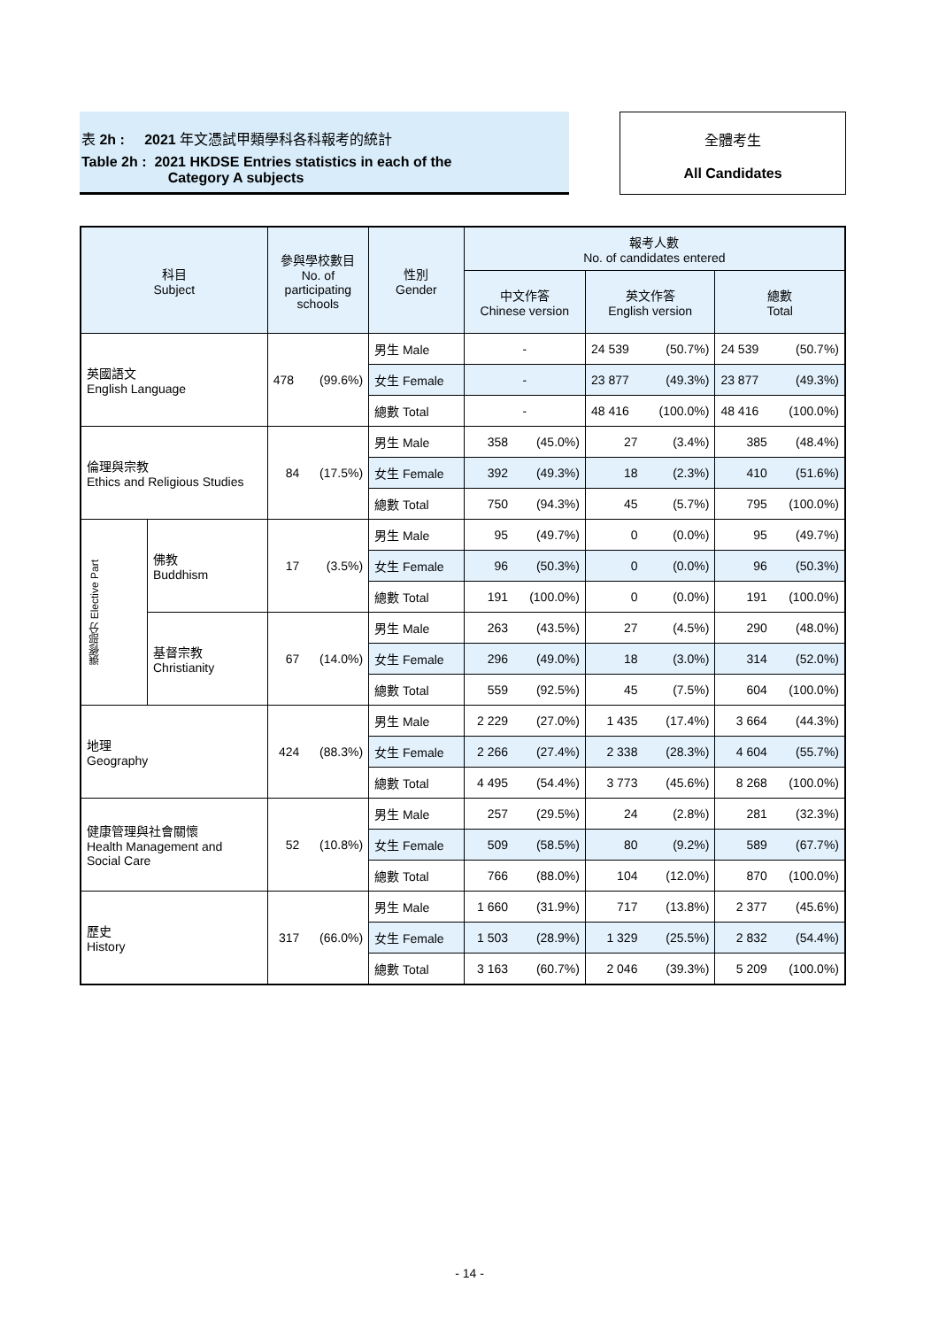表 2h : 2021 年文憑試甲類學科各科報考的統計
Table 2h : 2021 HKDSE Entries statistics in each of the
Category A subjects
全體考生
All Candidates
| 科目 Subject | | 參與學校數目 No. of participating schools | | 性別 Gender | 報考人數 No. of candidates entered | | | | | |
| --- | --- | --- | --- | --- | --- | --- | --- | --- | --- | --- |
| | | | | | 中文作答 Chinese version | | 英文作答 English version | | 總數 Total | |
| 英國語文 English Language | | 478 | (99.6%) | 男生 Male | - | | 24 539 | (50.7%) | 24 539 | (50.7%) |
| | | | | 女生 Female | - | | 23 877 | (49.3%) | 23 877 | (49.3%) |
| | | | | 總數 Total | - | | 48 416 | (100.0%) | 48 416 | (100.0%) |
| 倫理與宗教 Ethics and Religious Studies | | 84 | (17.5%) | 男生 Male | 358 | (45.0%) | 27 | (3.4%) | 385 | (48.4%) |
| | | | | 女生 Female | 392 | (49.3%) | 18 | (2.3%) | 410 | (51.6%) |
| | | | | 總數 Total | 750 | (94.3%) | 45 | (5.7%) | 795 | (100.0%) |
| 選修部分 Elective Part | 佛教 Buddhism | 17 | (3.5%) | 男生 Male | 95 | (49.7%) | 0 | (0.0%) | 95 | (49.7%) |
| | | | | 女生 Female | 96 | (50.3%) | 0 | (0.0%) | 96 | (50.3%) |
| | | | | 總數 Total | 191 | (100.0%) | 0 | (0.0%) | 191 | (100.0%) |
| | 基督宗教 Christianity | 67 | (14.0%) | 男生 Male | 263 | (43.5%) | 27 | (4.5%) | 290 | (48.0%) |
| | | | | 女生 Female | 296 | (49.0%) | 18 | (3.0%) | 314 | (52.0%) |
| | | | | 總數 Total | 559 | (92.5%) | 45 | (7.5%) | 604 | (100.0%) |
| 地理 Geography | | 424 | (88.3%) | 男生 Male | 2 229 | (27.0%) | 1 435 | (17.4%) | 3 664 | (44.3%) |
| | | | | 女生 Female | 2 266 | (27.4%) | 2 338 | (28.3%) | 4 604 | (55.7%) |
| | | | | 總數 Total | 4 495 | (54.4%) | 3 773 | (45.6%) | 8 268 | (100.0%) |
| 健康管理與社會關懷 Health Management and Social Care | | 52 | (10.8%) | 男生 Male | 257 | (29.5%) | 24 | (2.8%) | 281 | (32.3%) |
| | | | | 女生 Female | 509 | (58.5%) | 80 | (9.2%) | 589 | (67.7%) |
| | | | | 總數 Total | 766 | (88.0%) | 104 | (12.0%) | 870 | (100.0%) |
| 歷史 History | | 317 | (66.0%) | 男生 Male | 1 660 | (31.9%) | 717 | (13.8%) | 2 377 | (45.6%) |
| | | | | 女生 Female | 1 503 | (28.9%) | 1 329 | (25.5%) | 2 832 | (54.4%) |
| | | | | 總數 Total | 3 163 | (60.7%) | 2 046 | (39.3%) | 5 209 | (100.0%) |
- 14 -